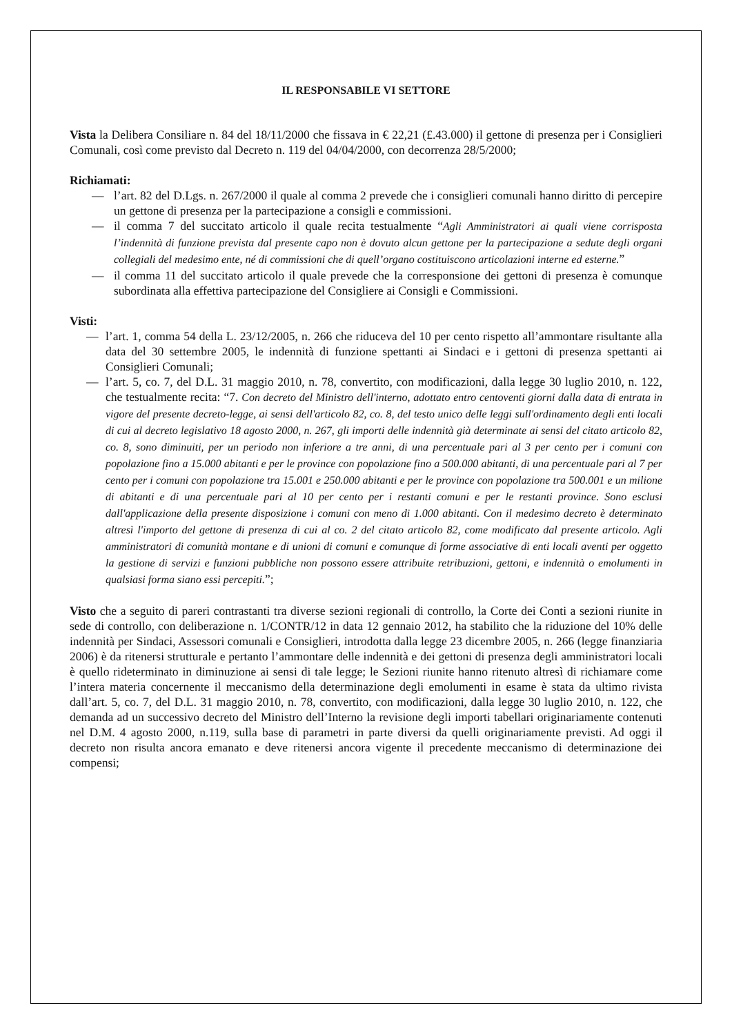IL RESPONSABILE VI SETTORE
Vista la Delibera Consiliare n. 84 del 18/11/2000 che fissava in € 22,21 (£.43.000) il gettone di presenza per i Consiglieri Comunali, così come previsto dal Decreto n. 119 del 04/04/2000, con decorrenza 28/5/2000;
Richiamati:
— l’art. 82 del D.Lgs. n. 267/2000 il quale al comma 2 prevede che i consiglieri comunali hanno diritto di percepire un gettone di presenza per la partecipazione a consigli e commissioni.
— il comma 7 del succitato articolo il quale recita testualmente “Agli Amministratori ai quali viene corrisposta l’indennità di funzione prevista dal presente capo non è dovuto alcun gettone per la partecipazione a sedute degli organi collegiali del medesimo ente, né di commissioni che di quell’organo costituiscono articolazioni interne ed esterne.”
— il comma 11 del succitato articolo il quale prevede che la corresponsione dei gettoni di presenza è comunque subordinata alla effettiva partecipazione del Consigliere ai Consigli e Commissioni.
Visti:
— l’art. 1, comma 54 della L. 23/12/2005, n. 266 che riduceva del 10 per cento rispetto all’ammontare risultante alla data del 30 settembre 2005, le indennità di funzione spettanti ai Sindaci e i gettoni di presenza spettanti ai Consiglieri Comunali;
— l’art. 5, co. 7, del D.L. 31 maggio 2010, n. 78, convertito, con modificazioni, dalla legge 30 luglio 2010, n. 122, che testualmente recita: “7. Con decreto del Ministro dell'interno, adottato entro centoventi giorni dalla data di entrata in vigore del presente decreto-legge, ai sensi dell'articolo 82, co. 8, del testo unico delle leggi sull'ordinamento degli enti locali di cui al decreto legislativo 18 agosto 2000, n. 267, gli importi delle indennità già determinate ai sensi del citato articolo 82, co. 8, sono diminuiti, per un periodo non inferiore a tre anni, di una percentuale pari al 3 per cento per i comuni con popolazione fino a 15.000 abitanti e per le province con popolazione fino a 500.000 abitanti, di una percentuale pari al 7 per cento per i comuni con popolazione tra 15.001 e 250.000 abitanti e per le province con popolazione tra 500.001 e un milione di abitanti e di una percentuale pari al 10 per cento per i restanti comuni e per le restanti province. Sono esclusi dall'applicazione della presente disposizione i comuni con meno di 1.000 abitanti. Con il medesimo decreto è determinato altresì l'importo del gettone di presenza di cui al co. 2 del citato articolo 82, come modificato dal presente articolo. Agli amministratori di comunità montane e di unioni di comuni e comunque di forme associative di enti locali aventi per oggetto la gestione di servizi e funzioni pubbliche non possono essere attribuite retribuzioni, gettoni, e indennità o emolumenti in qualsiasi forma siano essi percepiti.”;
Visto che a seguito di pareri contrastanti tra diverse sezioni regionali di controllo, la Corte dei Conti a sezioni riunite in sede di controllo, con deliberazione n. 1/CONTR/12 in data 12 gennaio 2012, ha stabilito che la riduzione del 10% delle indennità per Sindaci, Assessori comunali e Consiglieri, introdotta dalla legge 23 dicembre 2005, n. 266 (legge finanziaria 2006) è da ritenersi strutturale e pertanto l’ammontare delle indennità e dei gettoni di presenza degli amministratori locali è quello rideterminato in diminuzione ai sensi di tale legge; le Sezioni riunite hanno ritenuto altresì di richiamare come l’intera materia concernente il meccanismo della determinazione degli emolumenti in esame è stata da ultimo rivista dall’art. 5, co. 7, del D.L. 31 maggio 2010, n. 78, convertito, con modificazioni, dalla legge 30 luglio 2010, n. 122, che demanda ad un successivo decreto del Ministro dell’Interno la revisione degli importi tabellari originariamente contenuti nel D.M. 4 agosto 2000, n.119, sulla base di parametri in parte diversi da quelli originariamente previsti. Ad oggi il decreto non risulta ancora emanato e deve ritenersi ancora vigente il precedente meccanismo di determinazione dei compensi;